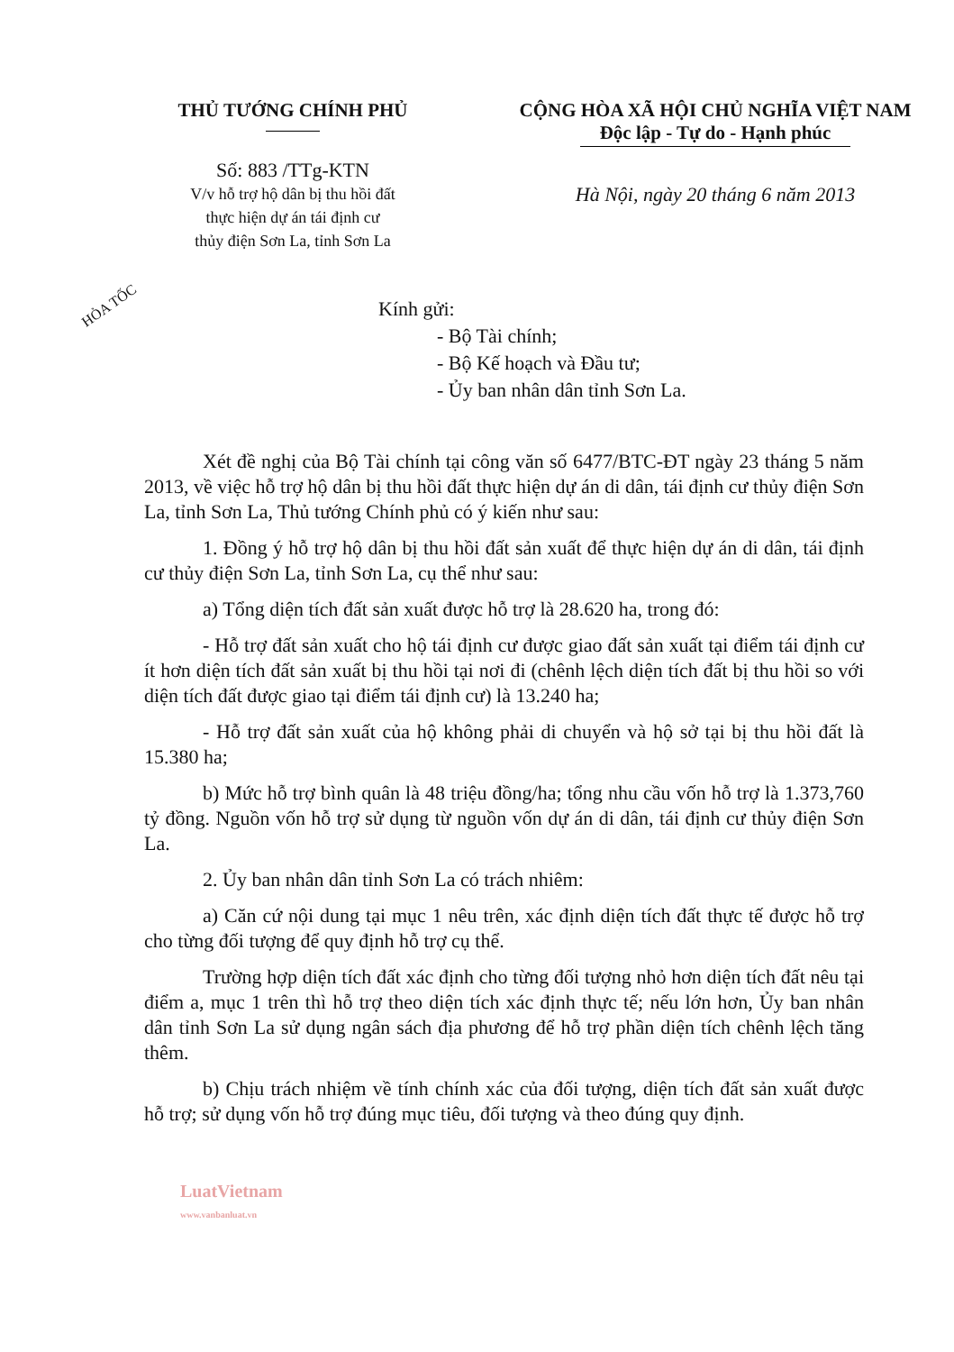THỦ TƯỚNG CHÍNH PHỦ
Số: 883 /TTg-KTN
V/v hỗ trợ hộ dân bị thu hồi đất
thực hiện dự án tái định cư
thủy điện Sơn La, tỉnh Sơn La
CỘNG HÒA XÃ HỘI CHỦ NGHĨA VIỆT NAM
Độc lập - Tự do - Hạnh phúc
Hà Nội, ngày 20 tháng 6 năm 2013
HỎA TỐC
Kính gửi:
- Bộ Tài chính;
- Bộ Kế hoạch và Đầu tư;
- Ủy ban nhân dân tỉnh Sơn La.
Xét đề nghị của Bộ Tài chính tại công văn số 6477/BTC-ĐT ngày 23 tháng 5 năm 2013, về việc hỗ trợ hộ dân bị thu hồi đất thực hiện dự án di dân, tái định cư thủy điện Sơn La, tỉnh Sơn La, Thủ tướng Chính phủ có ý kiến như sau:
1. Đồng ý hỗ trợ hộ dân bị thu hồi đất sản xuất để thực hiện dự án di dân, tái định cư thủy điện Sơn La, tỉnh Sơn La, cụ thể như sau:
a) Tổng diện tích đất sản xuất được hỗ trợ là 28.620 ha, trong đó:
- Hỗ trợ đất sản xuất cho hộ tái định cư được giao đất sản xuất tại điểm tái định cư ít hơn diện tích đất sản xuất bị thu hồi tại nơi đi (chênh lệch diện tích đất bị thu hồi so với diện tích đất được giao tại điểm tái định cư) là 13.240 ha;
- Hỗ trợ đất sản xuất của hộ không phải di chuyển và hộ sở tại bị thu hồi đất là 15.380 ha;
b) Mức hỗ trợ bình quân là 48 triệu đồng/ha; tổng nhu cầu vốn hỗ trợ là 1.373,760 tỷ đồng. Nguồn vốn hỗ trợ sử dụng từ nguồn vốn dự án di dân, tái định cư thủy điện Sơn La.
2. Ủy ban nhân dân tỉnh Sơn La có trách nhiêm:
a) Căn cứ nội dung tại mục 1 nêu trên, xác định diện tích đất thực tế được hỗ trợ cho từng đối tượng để quy định hỗ trợ cụ thể.
Trường hợp diện tích đất xác định cho từng đối tượng nhỏ hơn diện tích đất nêu tại điểm a, mục 1 trên thì hỗ trợ theo diện tích xác định thực tế; nếu lớn hơn, Ủy ban nhân dân tỉnh Sơn La sử dụng ngân sách địa phương để hỗ trợ phần diện tích chênh lệch tăng thêm.
b) Chịu trách nhiệm về tính chính xác của đối tượng, diện tích đất sản xuất được hỗ trợ; sử dụng vốn hỗ trợ đúng mục tiêu, đối tượng và theo đúng quy định.
LuatVietnam
www.vanbanluat.vn